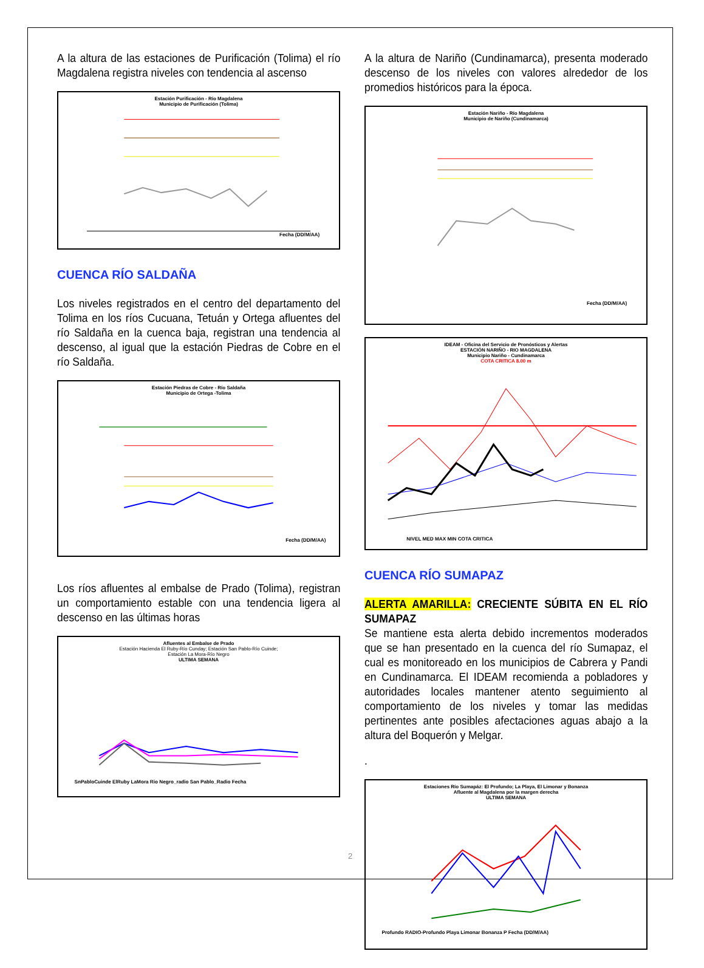A la altura de las estaciones de Purificación (Tolima) el río Magdalena registra niveles con tendencia al ascenso
Estación Purificación - Río Magdalena
Municipio de Purificación (Tolima)
Fecha (DD/M/AA)
CUENCA RÍO SALDAÑA
Los niveles registrados en el centro del departamento del Tolima en los ríos Cucuana, Tetuán y Ortega afluentes del río Saldaña en la cuenca baja, registran una tendencia al descenso, al igual que la estación Piedras de Cobre en el río Saldaña.
Estación Piedras de Cobre - Río Saldaña
Municipio de Ortega -Tolima
Fecha (DD/M/AA)
Los ríos afluentes al embalse de Prado (Tolima), registran un comportamiento estable con una tendencia ligera al descenso en las últimas horas
Afluentes al Embalse de Prado
Estación Hacienda El Ruby-Río Cunday; Estación San Pablo-Río Cuinde;
Estación La Mora-Río Negro
ULTIMA SEMANA
SnPabloCuinde ElRuby LaMora Rio Negro_radio San Pablo_Radio Fecha
A la altura de Nariño (Cundinamarca), presenta moderado descenso de los niveles con valores alrededor de los promedios históricos para la época.
Estación Nariño - Río Magdalena
Municipio de Nariño (Cundinamarca)
Fecha (DD/M/AA)
IDEAM - Oficina del Servicio de Pronósticos y Alertas
ESTACIÓN NARIÑO - RIO MAGDALENA
Municipio Nariño - Cundinamarca
COTA CRITICA 8.00 m
NIVEL MED MAX MIN COTA CRITICA
CUENCA RÍO SUMAPAZ
ALERTA AMARILLA: CRECIENTE SÚBITA EN EL RÍO SUMAPAZ
Se mantiene esta alerta debido incrementos moderados que se han presentado en la cuenca del río Sumapaz, el cual es monitoreado en los municipios de Cabrera y Pandi en Cundinamarca. El IDEAM recomienda a pobladores y autoridades locales mantener atento seguimiento al comportamiento de los niveles y tomar las medidas pertinentes ante posibles afectaciones aguas abajo a la altura del Boquerón y Melgar.
.
Estaciones Río Sumapáz: El Profundo; La Playa, El Limonar y Bonanza
Afluente al Magdalena por la margen derecha
ULTIMA SEMANA
Profundo RADIO-Profundo Playa Limonar Bonanza P Fecha (DD/M/AA)
2